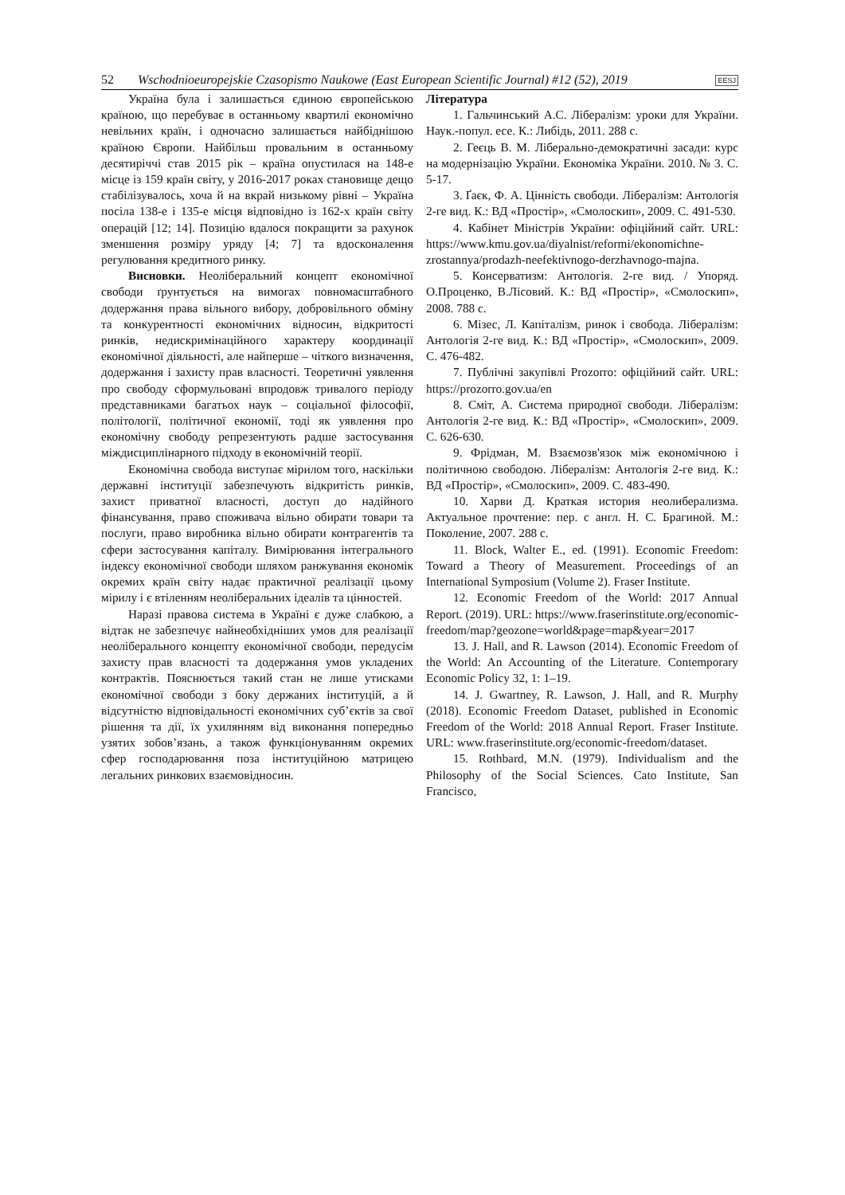52 Wschodnioeuropejskie Czasopismo Naukowe (East European Scientific Journal) #12 (52), 2019 EESJ
Україна була і залишається єдиною європейською країною, що перебуває в останньому квартилі економічно невільних країн, і одночасно залишається найбіднішою країною Європи. Найбільш провальним в останньому десятиріччі став 2015 рік – країна опустилася на 148-е місце із 159 країн світу, у 2016-2017 роках становище дещо стабілізувалось, хоча й на вкрай низькому рівні – Україна посіла 138-е і 135-е місця відповідно із 162-х країн світу операцій [12; 14]. Позицію вдалося покращити за рахунок зменшення розміру уряду [4; 7] та вдосконалення регулювання кредитного ринку.
Висновки. Неоліберальний концепт економічної свободи ґрунтується на вимогах повномасштабного додержання права вільного вибору, добровільного обміну та конкурентності економічних відносин, відкритості ринків, недискримінаційного характеру координації економічної діяльності, але найперше – чіткого визначення, додержання і захисту прав власності. Теоретичні уявлення про свободу сформульовані впродовж тривалого періоду представниками багатьох наук – соціальної філософії, політології, політичної економії, тоді як уявлення про економічну свободу репрезентують радше застосування міждисциплінарного підходу в економічній теорії.
Економічна свобода виступає мірилом того, наскільки державні інституції забезпечують відкритість ринків, захист приватної власності, доступ до надійного фінансування, право споживача вільно обирати товари та послуги, право виробника вільно обирати контрагентів та сфери застосування капіталу. Вимірювання інтегрального індексу економічної свободи шляхом ранжування економік окремих країн світу надає практичної реалізації цьому мірилу і є втіленням неоліберальних ідеалів та цінностей.
Наразі правова система в Україні є дуже слабкою, а відтак не забезпечує найнеобхідніших умов для реалізації неоліберального концепту економічної свободи, передусім захисту прав власності та додержання умов укладених контрактів. Пояснюється такий стан не лише утисками економічної свободи з боку держаних інституцій, а й відсутністю відповідальності економічних суб’єктів за свої рішення та дії, їх ухилянням від виконання попередньо узятих зобов’язань, а також функціонуванням окремих сфер господарювання поза інституційною матрицею легальних ринкових взаємовідносин.
Література
1. Гальчинський А.С. Лібералізм: уроки для України. Наук.-попул. есе. К.: Либідь, 2011. 288 с.
2. Геєць В. М. Ліберально-демократичні засади: курс на модернізацію України. Економіка України. 2010. № 3. С. 5-17.
3. Ґаєк, Ф. А. Цінність свободи. Лібералізм: Антологія 2-ге вид. К.: ВД «Простір», «Смолоскип», 2009. С. 491-530.
4. Кабінет Міністрів України: офіційний сайт. URL: https://www.kmu.gov.ua/diyalnist/reformi/ekonomichne-zrostannya/prodazh-neefektivnogo-derzhavnogo-majna.
5. Консерватизм: Антологія. 2-ге вид. / Упоряд. О.Проценко, В.Лісовий. К.: ВД «Простір», «Смолоскип», 2008. 788 с.
6. Мізес, Л. Капіталізм, ринок і свобода. Лібералізм: Антологія 2-ге вид. К.: ВД «Простір», «Смолоскип», 2009. С. 476-482.
7. Публічні закупівлі Prozorro: офіційний сайт. URL: https://prozorro.gov.ua/en
8. Сміт, А. Система природної свободи. Лібералізм: Антологія 2-ге вид. К.: ВД «Простір», «Смолоскип», 2009. С. 626-630.
9. Фрідман, М. Взаємозв'язок між економічною і політичною свободою. Лібералізм: Антологія 2-ге вид. К.: ВД «Простір», «Смолоскип», 2009. С. 483-490.
10. Харви Д. Краткая история неолиберализма. Актуальное прочтение: пер. с англ. Н. С. Брагиной. М.: Поколение, 2007. 288 с.
11. Block, Walter E., ed. (1991). Economic Freedom: Toward a Theory of Measurement. Proceedings of an International Symposium (Volume 2). Fraser Institute.
12. Economic Freedom of the World: 2017 Annual Report. (2019). URL: https://www.fraserinstitute.org/economic-freedom/map?geozone=world&page=map&year=2017
13. J. Hall, and R. Lawson (2014). Economic Freedom of the World: An Accounting of the Literature. Contemporary Economic Policy 32, 1: 1–19.
14. J. Gwartney, R. Lawson, J. Hall, and R. Murphy (2018). Economic Freedom Dataset, published in Economic Freedom of the World: 2018 Annual Report. Fraser Institute. URL: www.fraserinstitute.org/economic-freedom/dataset.
15. Rothbard, M.N. (1979). Individualism and the Philosophy of the Social Sciences. Cato Institute, San Francisco,